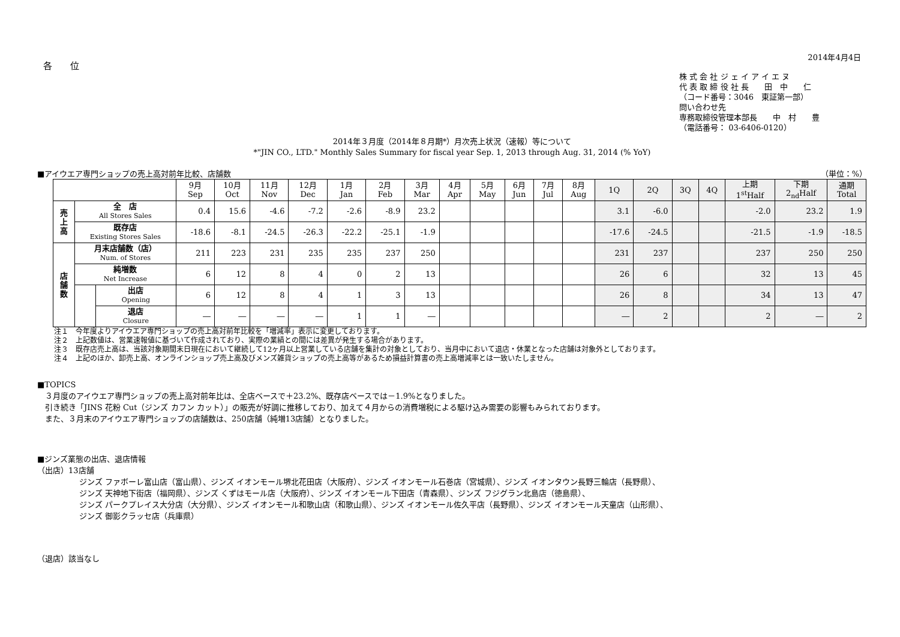2014年4月4日
各　　位
株 式 会 社 ジ ェ イ ア イ エ ヌ
代 表 取 締 役 社 長　　田　中　　仁
（コード番号：3046　東証第一部）
問い合わせ先
専務取締役管理本部長　　中　村　　豊
（電話番号： 03‐6406‐0120）
2014年３月度（2014年８月期*）月次売上状況（速報）等について
*"JIN CO., LTD." Monthly Sales Summary for fiscal year Sep. 1, 2013 through Aug. 31, 2014 (% YoY)
■アイウエア専門ショップの売上高対前年比較、店舗数 （単位：%）
| | | | 9月 Sep | 10月 Oct | 11月 Nov | 12月 Dec | 1月 Jan | 2月 Feb | 3月 Mar | 4月 Apr | 5月 May | 6月 Jun | 7月 Jul | 8月 Aug | 1Q | 2Q | 3Q | 4Q | 上期 1<sup>st</sup>Half | 下期 2<sub>nd</sub>Half | 通期 Total |
| --- | --- | --- | --- | --- | --- | --- | --- | --- | --- | --- | --- | --- | --- | --- | --- | --- | --- | --- | --- | --- | --- |
| 売 上 高 | 全 店 All Stores Sales | | 0.4 | 15.6 | -4.6 | -7.2 | -2.6 | -8.9 | 23.2 | | | | | | 3.1 | -6.0 | | | -2.0 | 23.2 | 1.9 |
| | 既存店 Existing Stores Sales | | -18.6 | -8.1 | -24.5 | -26.3 | -22.2 | -25.1 | -1.9 | | | | | | -17.6 | -24.5 | | | -21.5 | -1.9 | -18.5 |
| 店 舗 数 | 月末店舗数（店） Num. of Stores | | 211 | 223 | 231 | 235 | 235 | 237 | 250 | | | | | | 231 | 237 | | | 237 | 250 | 250 |
| | 純増数 Net Increase | | 6 | 12 | 8 | 4 | 0 | 2 | 13 | | | | | | 26 | 6 | | | 32 | 13 | 45 |
| | | 出店 Opening | 6 | 12 | 8 | 4 | 1 | 3 | 13 | | | | | | 26 | 8 | | | 34 | 13 | 47 |
| | | 退店 Closure | ― | ― | ― | ― | 1 | 1 | ― | | | | | | ― | 2 | | | 2 | ― | 2 |
注１　今年度よりアイウエア専門ショップの売上高対前年比較を「増減率」表示に変更しております。
注２　上記数値は、営業速報値に基づいて作成されており、実際の業績との間には差異が発生する場合があります。
注３　既存店売上高は、当該対象期間末日現在において継続して12ヶ月以上営業している店舗を集計の対象としており、当月中において退店・休業となった店舗は対象外としております。
注４　上記のほか、卸売上高、オンラインショップ売上高及びメンズ雑貨ショップの売上高等があるため損益計算書の売上高増減率とは一致いたしません。
■TOPICS
　３月度のアイウエア専門ショップの売上高対前年比は、全店ベースで＋23.2%、既存店ベースでは－1.9%となりました。
　引き続き「JINS 花粉 Cut（ジンズ カフン カット）」の販売が好調に推移しており、加えて４月からの消費増税による駆け込み需要の影響もみられております。
　また、３月末のアイウエア専門ショップの店舗数は、250店舗（純増13店舗）となりました。
■ジンズ業態の出店、退店情報
（出店）13店舗
ジンズ ファボーレ富山店（富山県）、ジンズ イオンモール堺北花田店（大阪府）、ジンズ イオンモール石巻店（宮城県）、ジンズ イオンタウン長野三輪店（長野県）、
ジンズ 天神地下街店（福岡県）、ジンズ くずはモール店（大阪府）、ジンズ イオンモール下田店（青森県）、ジンズ フジグラン北島店（徳島県）、
ジンズ パークプレイス大分店（大分県）、ジンズ イオンモール和歌山店（和歌山県）、ジンズ イオンモール佐久平店（長野県）、ジンズ イオンモール天童店（山形県）、
ジンズ 御影クラッセ店（兵庫県）
（退店）該当なし